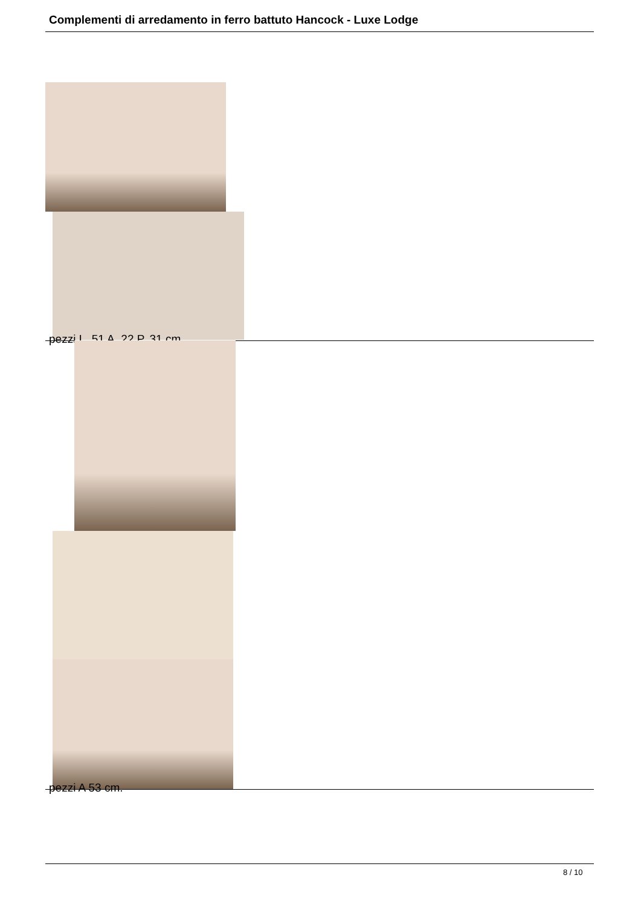Complementi di arredamento in ferro battuto Hancock - Luxe Lodge
pezzi L. 51 A. 22 P. 31 cm.
pezzi A 53 cm.
8 / 10